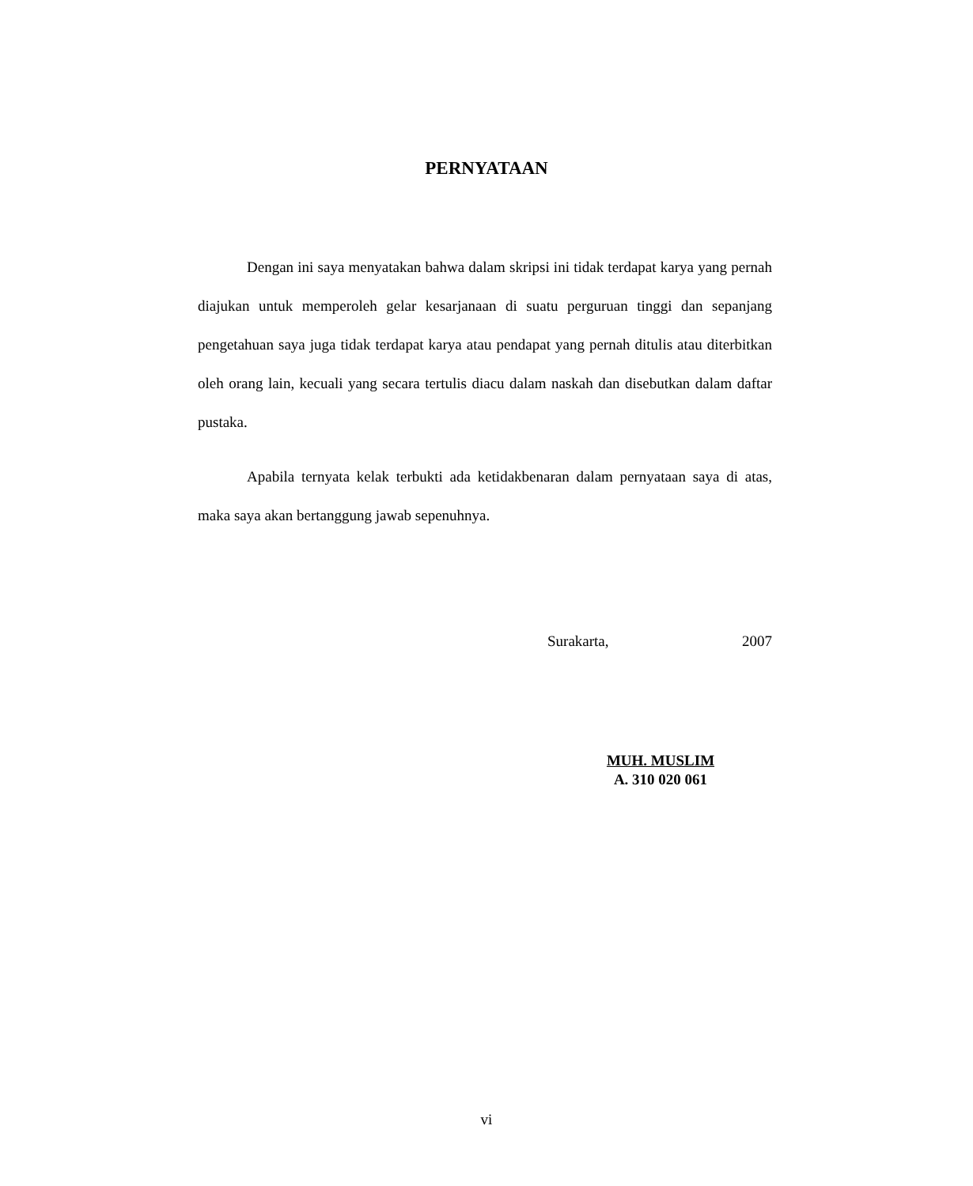PERNYATAAN
Dengan ini saya menyatakan bahwa dalam skripsi ini tidak terdapat karya yang pernah diajukan untuk memperoleh gelar kesarjanaan di suatu perguruan tinggi dan sepanjang pengetahuan saya juga tidak terdapat karya atau pendapat yang pernah ditulis atau diterbitkan oleh orang lain, kecuali yang secara tertulis diacu dalam naskah dan disebutkan dalam daftar pustaka.
Apabila ternyata kelak terbukti ada ketidakbenaran dalam pernyataan saya di atas, maka saya akan bertanggung jawab sepenuhnya.
Surakarta, 2007
MUH. MUSLIM
A. 310 020 061
vi